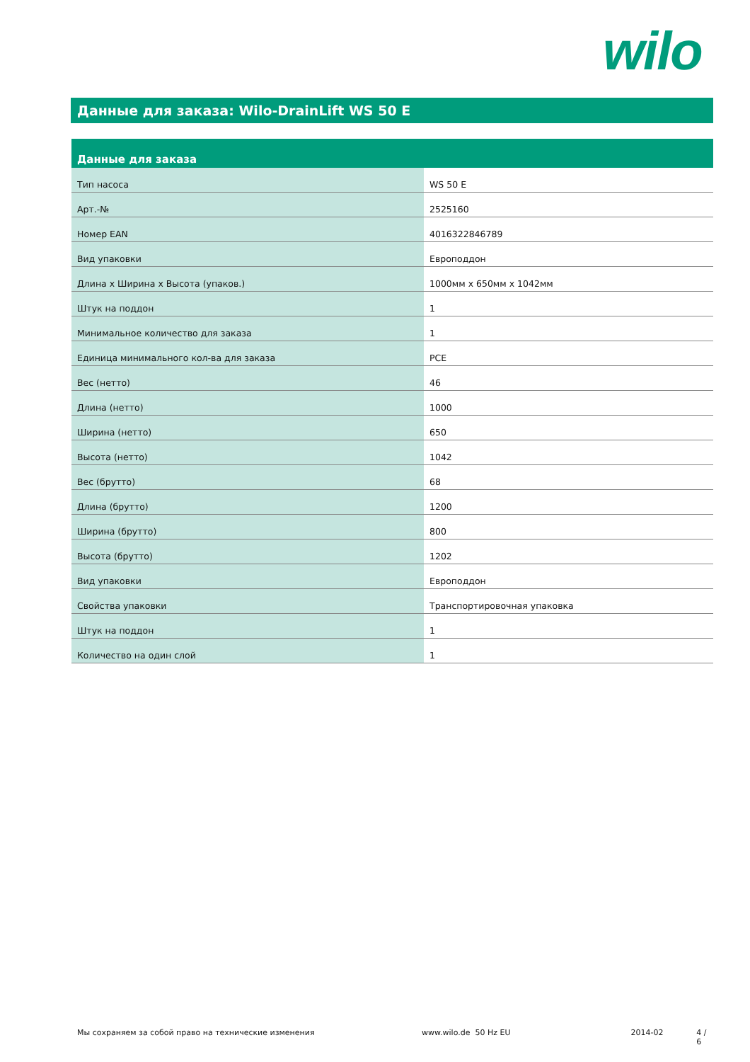wilo
Данные для заказа: Wilo-DrainLift WS 50 E
| Данные для заказа | |
| --- | --- |
| Тип насоса | WS 50 E |
| Арт.-№ | 2525160 |
| Номер EAN | 4016322846789 |
| Вид упаковки | Европоддон |
| Длина x Ширина x Высота (упаков.) | 1000мм x 650мм x 1042мм |
| Штук на поддон | 1 |
| Минимальное количество для заказа | 1 |
| Единица минимального кол-ва для заказа | PCE |
| Вес (нетто) | 46 |
| Длина (нетто) | 1000 |
| Ширина (нетто) | 650 |
| Высота (нетто) | 1042 |
| Вес (брутто) | 68 |
| Длина (брутто) | 1200 |
| Ширина (брутто) | 800 |
| Высота (брутто) | 1202 |
| Вид упаковки | Европоддон |
| Свойства упаковки | Транспортировочная упаковка |
| Штук на поддон | 1 |
| Количество на один слой | 1 |
Мы сохраняем за собой право на технические изменения www.wilo.de 50 Hz EU 2014-02 4 / 6